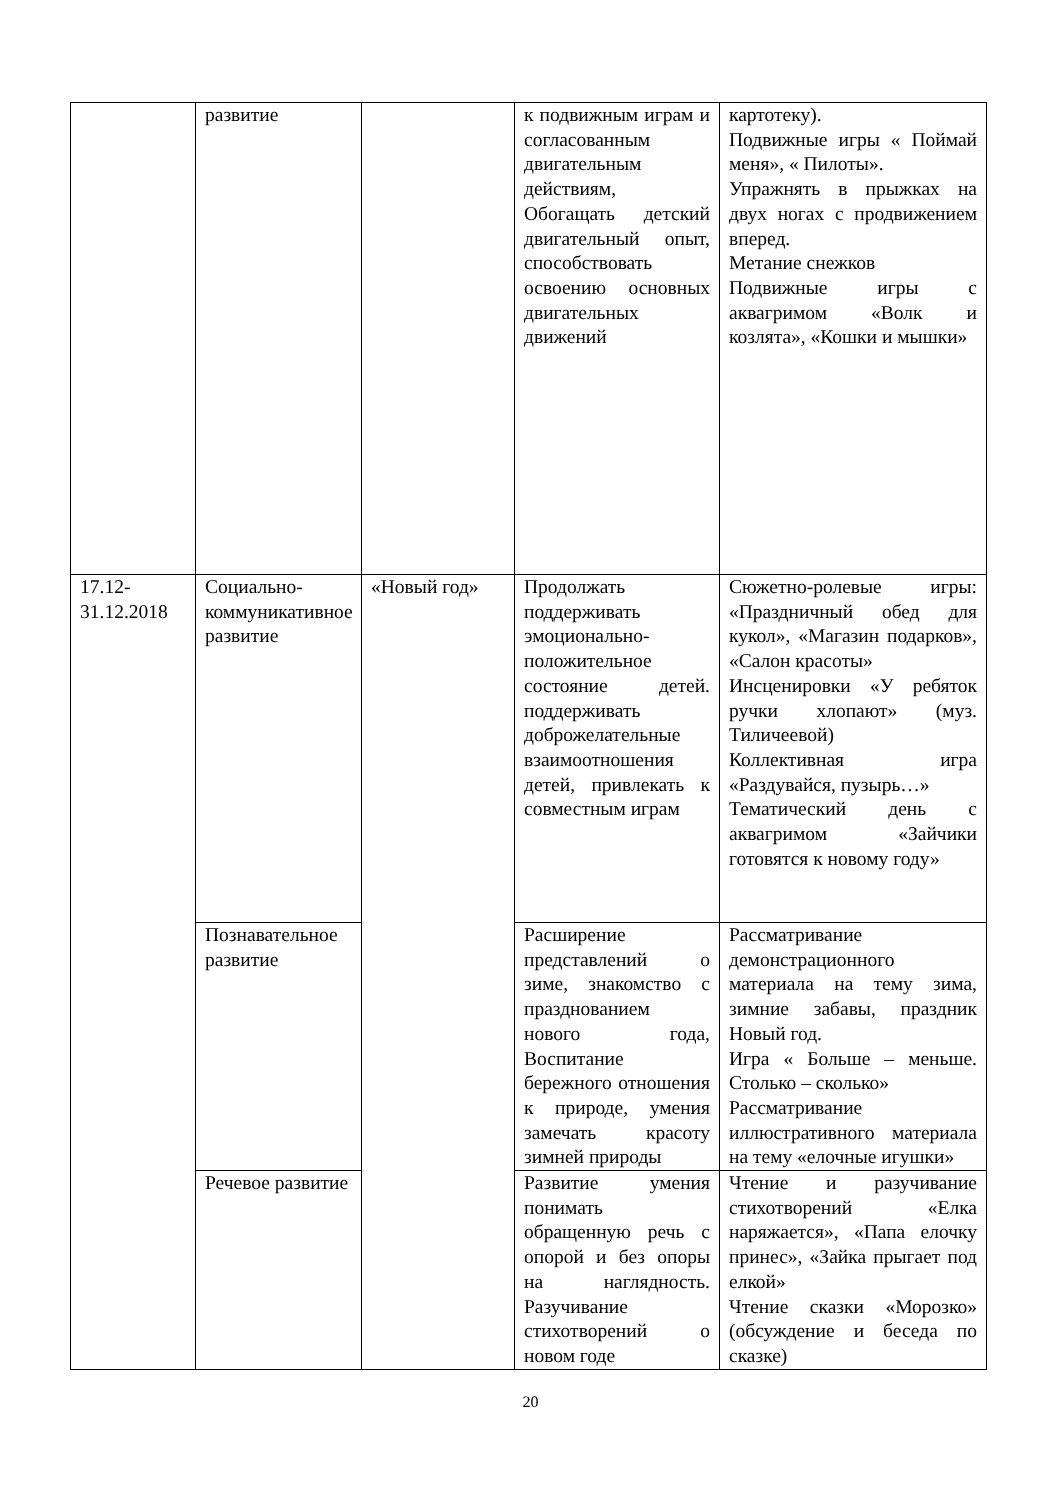| | развитие | | к подвижным играм и согласованным двигательным действиям, Обогащать детский двигательный опыт, способствовать освоению основных двигательных движений | картотеку). Подвижные игры « Поймай меня», « Пилоты». Упражнять в прыжках на двух ногах с продвижением вперед. Метание снежков Подвижные игры с аквагримом «Волк и козлята», «Кошки и мышки» |
| 17.12- 31.12.2018 | Социально-коммуникативное развитие | «Новый год» | Продолжать поддерживать эмоционально-положительное состояние детей. поддерживать доброжелательные взаимоотношения детей, привлекать к совместным играм | Сюжетно-ролевые игры: «Праздничный обед для кукол», «Магазин подарков», «Салон красоты» Инсценировки «У ребяток ручки хлопают» (муз. Тиличеевой) Коллективная игра «Раздувайся, пузырь…» Тематический день с аквагримом «Зайчики готовятся к новому году» |
| | Познавательное развитие | | Расширение представлений о зиме, знакомство с празднованием нового года, Воспитание бережного отношения к природе, умения замечать красоту зимней природы | Рассматривание демонстрационного материала на тему зима, зимние забавы, праздник Новый год. Игра « Больше – меньше. Столько – сколько» Рассматривание иллюстративного материала на тему «елочные игушки» |
| | Речевое развитие | | Развитие умения понимать обращенную речь с опорой и без опоры на наглядность. Разучивание стихотворений о новом годе | Чтение и разучивание стихотворений «Елка наряжается», «Папа елочку принес», «Зайка прыгает под елкой» Чтение сказки «Морозко» (обсуждение и беседа по сказке) |
20